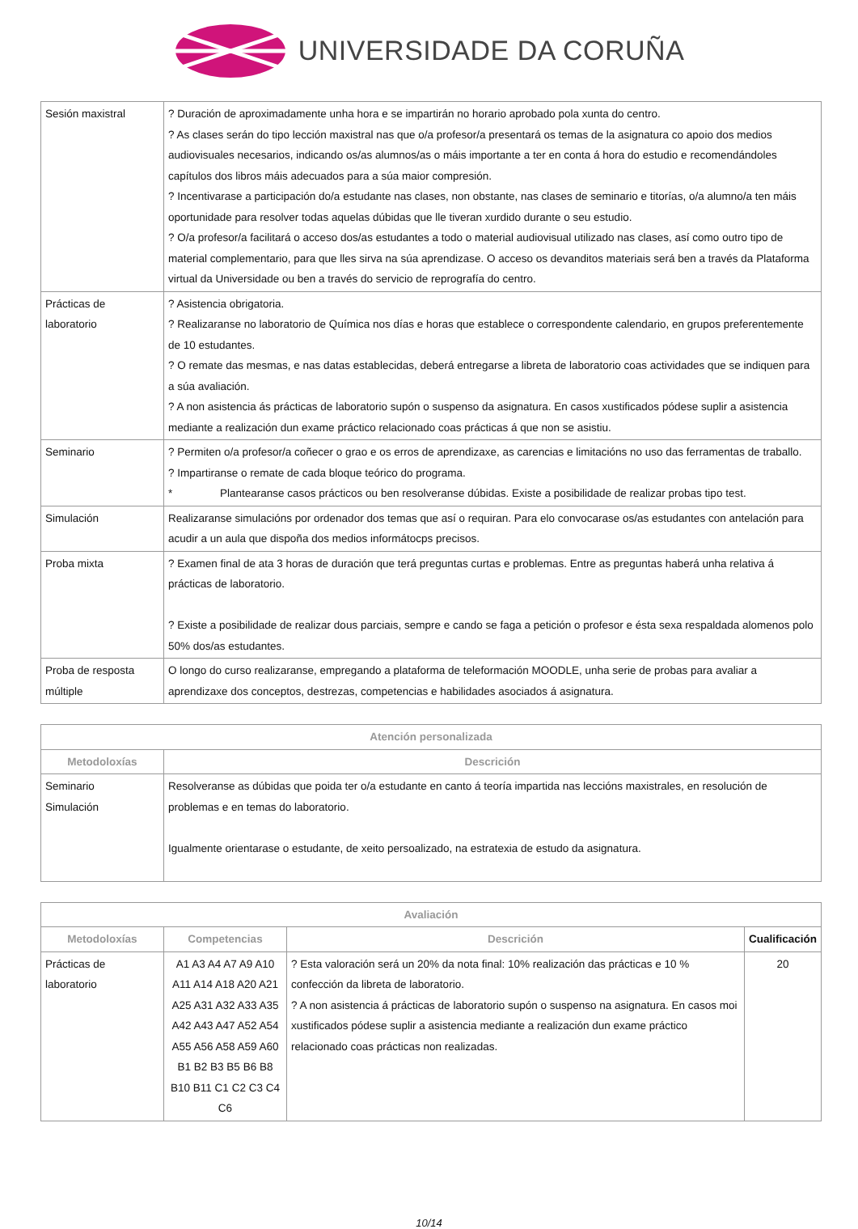UNIVERSIDADE DA CORUÑA
| Sesión maxistral | ? Duración de aproximadamente unha hora e se impartirán no horario aprobado pola xunta do centro. ? As clases serán do tipo lección maxistral nas que o/a profesor/a presentará os temas de la asignatura co apoio dos medios audiovisuales necesarios, indicando os/as alumnos/as o máis importante a ter en conta á hora do estudio e recomendándoles capítulos dos libros máis adecuados para a súa maior compresión. ? Incentivarase a participación do/a estudante nas clases, non obstante, nas clases de seminario e titorías, o/a alumno/a ten máis oportunidade para resolver todas aquelas dúbidas que lle tiveran xurdido durante o seu estudio. ? O/a profesor/a facilitará o acceso dos/as estudantes a todo o material audiovisual utilizado nas clases, así como outro tipo de material complementario, para que lles sirva na súa aprendizase. O acceso os devanditos materiais será ben a través da Plataforma virtual da Universidade ou ben a través do servicio de reprografía do centro. |
| Prácticas de laboratorio | ? Asistencia obrigatoria. ? Realizaranse no laboratorio de Química nos días e horas que establece o correspondente calendario, en grupos preferentemente de 10 estudantes. ? O remate das mesmas, e nas datas establecidas, deberá entregarse a libreta de laboratorio coas actividades que se indiquen para a súa avaliación. ? A non asistencia ás prácticas de laboratorio supón o suspenso da asignatura. En casos xustificados pódese suplir a asistencia mediante a realización dun exame práctico relacionado coas prácticas á que non se asistiu. |
| Seminario | ? Permiten o/a profesor/a coñecer o grao e os erros de aprendizaxe, as carencias e limitacións no uso das ferramentas de traballo. ? Impartiranse o remate de cada bloque teórico do programa. * Plantearanse casos prácticos ou ben resolveranse dúbidas. Existe a posibilidade de realizar probas tipo test. |
| Simulación | Realizaranse simulacións por ordenador dos temas que así o requiran. Para elo convocarase os/as estudantes con antelación para acudir a un aula que dispoña dos medios informátocps precisos. |
| Proba mixta | ? Examen final de ata 3 horas de duración que terá preguntas curtas e problemas. Entre as preguntas haberá unha relativa á prácticas de laboratorio. ? Existe a posibilidade de realizar dous parciais, sempre e cando se faga a petición o profesor e ésta sexa respaldada alomenos polo 50% dos/as estudantes. |
| Proba de resposta múltiple | O longo do curso realizaranse, empregando a plataforma de teleformación MOODLE, unha serie de probas para avaliar a aprendizaxe dos conceptos, destrezas, competencias e habilidades asociados á asignatura. |
| Atención personalizada | |
| --- | --- |
| Metodoloxías | Descrición |
| Seminario Simulación | Resolveranse as dúbidas que poida ter o/a estudante en canto á teoría impartida nas leccións maxistrales, en resolución de problemas e en temas do laboratorio. Igualmente orientarase o estudante, de xeito persoalizado, na estratexia de estudo da asignatura. |
| Avaliación | | | |
| --- | --- | --- | --- |
| Metodoloxías | Competencias | Descrición | Cualificación |
| Prácticas de laboratorio | A1 A3 A4 A7 A9 A10 A11 A14 A18 A20 A21 A25 A31 A32 A33 A35 A42 A43 A47 A52 A54 A55 A56 A58 A59 A60 B1 B2 B3 B5 B6 B8 B10 B11 C1 C2 C3 C4 C6 | ? Esta valoración será un 20% da nota final: 10% realización das prácticas e 10 % confección da libreta de laboratorio. ? A non asistencia á prácticas de laboratorio supón o suspenso na asignatura. En casos moi xustificados pódese suplir a asistencia mediante a realización dun exame práctico relacionado coas prácticas non realizadas. | 20 |
10/14